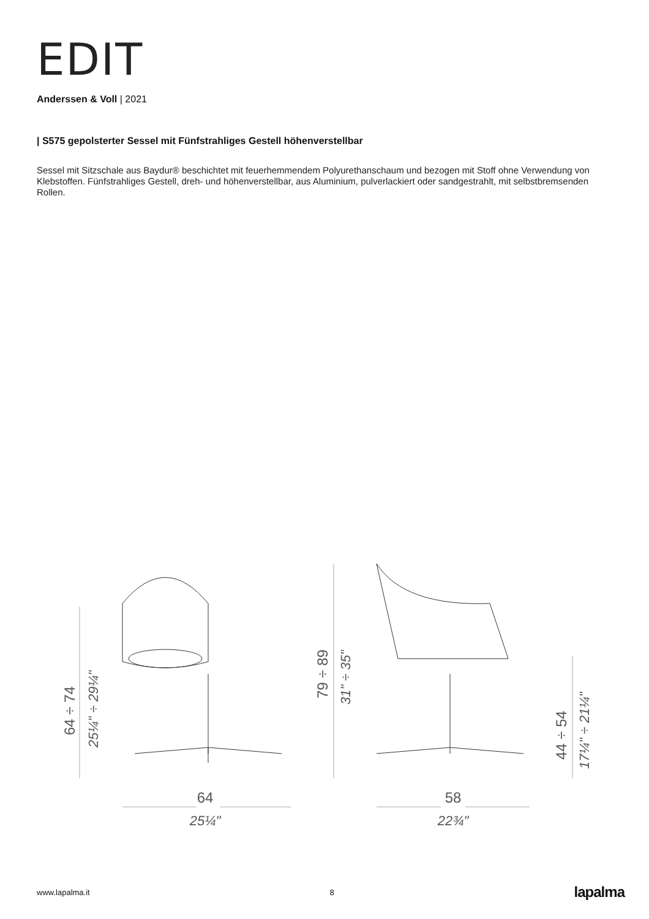EDIT
Anderssen & Voll | 2021
| S575 gepolsterter Sessel mit Fünfstrahliges Gestell höhenverstellbar
Sessel mit Sitzschale aus Baydur® beschichtet mit feuerhemmendem Polyurethanschaum und bezogen mit Stoff ohne Verwendung von Klebstoffen. Fünfstrahliges Gestell, dreh- und höhenverstellbar, aus Aluminium, pulverlackiert oder sandgestrahlt, mit selbstbremsenden Rollen.
64
25¼"
58
22¾"
64 ÷ 74
25¼" ÷ 29¼"
79 ÷ 89
31" ÷ 35"
44 ÷ 54
17¼" ÷ 21¼"
www.lapalma.it 8 lapalma